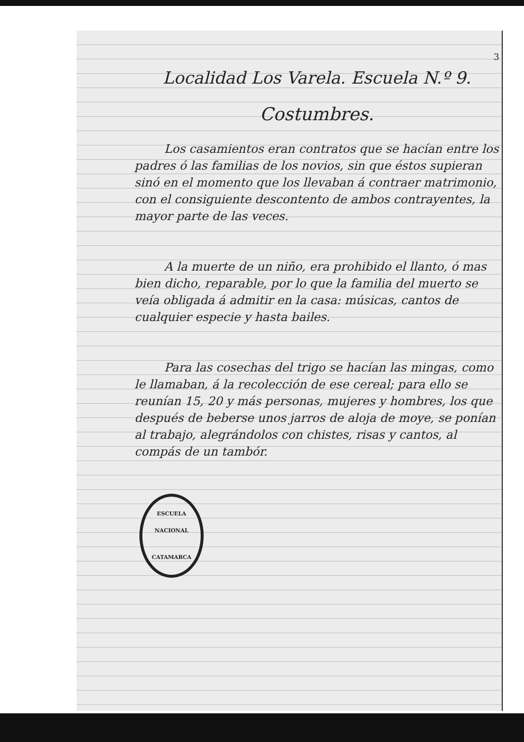3
Localidad Los Varela. Escuela N.º 9.
Costumbres.
Los casamientos eran contratos que se hacían entre los padres ó las familias de los novios, sin que éstos supieran sinó en el momento que los llevaban á contraer matrimonio, con el consiguiente descontento de ambos contrayentes, la mayor parte de las veces.
A la muerte de un niño, era prohibido el llanto, ó mas bien dicho, reparable, por lo que la familia del muerto se veía obligada á admitir en la casa: músicas, cantos de cualquier especie y hasta bailes.
Para las cosechas del trigo se hacían las mingas, como le llamaban, á la recolección de ese cereal; para ello se reunían 15, 20 y más personas, mujeres y hombres, los que después de beberse unos jarros de aloja de moye, se ponían al trabajo, alegrándolos con chistes, risas y cantos, al compás de un tambór.
ESCUELA NACIONAL
CATAMARCA